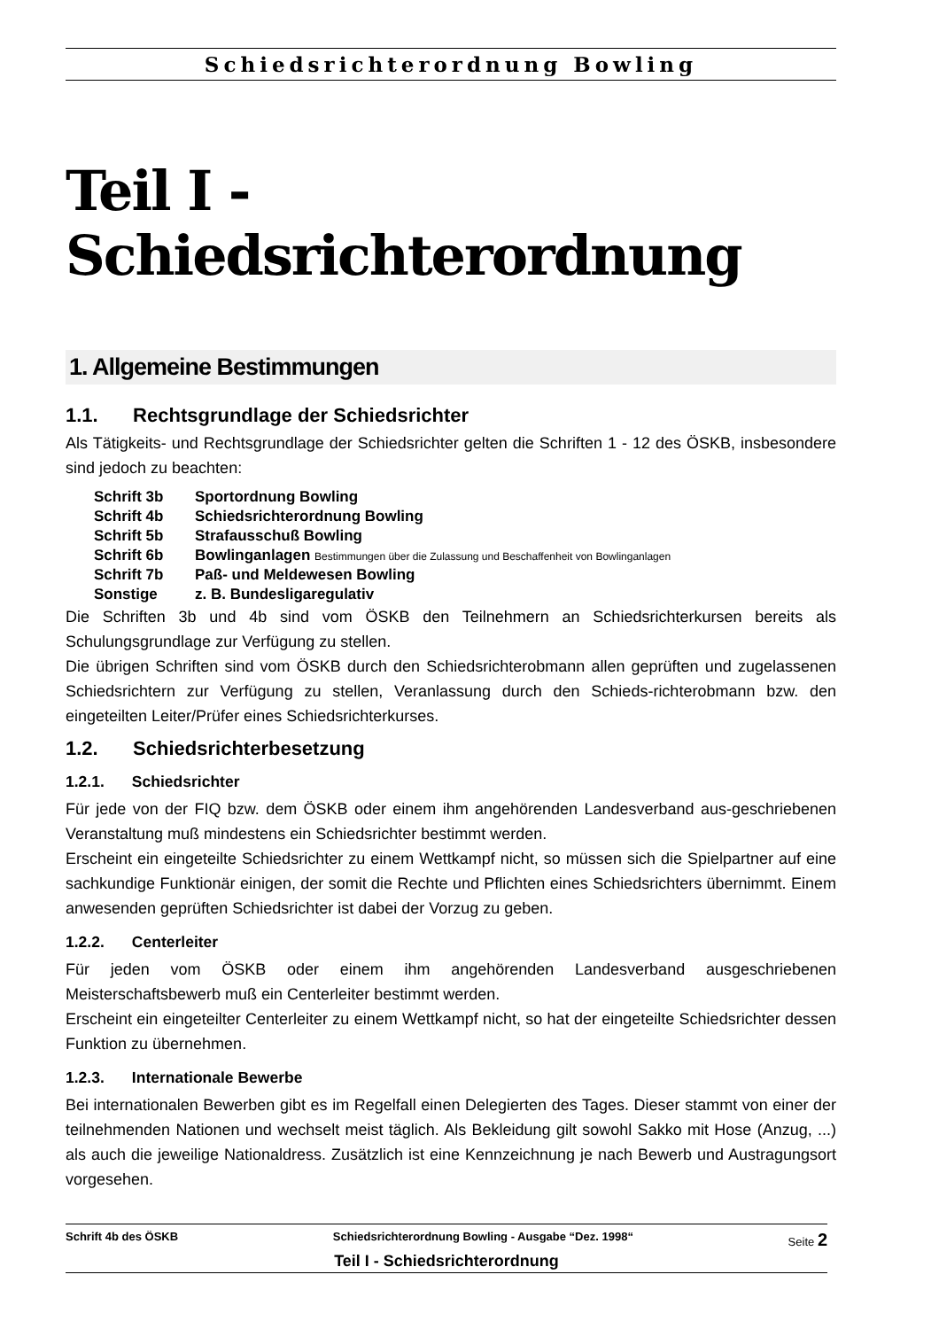Schiedsrichterordnung Bowling
Teil I - Schiedsrichterordnung
1. Allgemeine Bestimmungen
1.1. Rechtsgrundlage der Schiedsrichter
Als Tätigkeits- und Rechtsgrundlage der Schiedsrichter gelten die Schriften 1 - 12 des ÖSKB, insbesondere sind jedoch zu beachten:
| Schrift 3b | Sportordnung Bowling |
| Schrift 4b | Schiedsrichterordnung Bowling |
| Schrift 5b | Strafausschuß Bowling |
| Schrift 6b | Bowlinganlagen Bestimmungen über die Zulassung und Beschaffenheit von Bowlinganlagen |
| Schrift 7b | Paß- und Meldewesen Bowling |
| Sonstige | z. B. Bundesligaregulativ |
Die Schriften 3b und 4b sind vom ÖSKB den Teilnehmern an Schiedsrichterkursen bereits als Schulungsgrundlage zur Verfügung zu stellen.
Die übrigen Schriften sind vom ÖSKB durch den Schiedsrichterobmann allen geprüften und zugelassenen Schiedsrichtern zur Verfügung zu stellen, Veranlassung durch den Schieds-richterobmann bzw. den eingeteilten Leiter/Prüfer eines Schiedsrichterkurses.
1.2. Schiedsrichterbesetzung
1.2.1. Schiedsrichter
Für jede von der FIQ bzw. dem ÖSKB oder einem ihm angehörenden Landesverband aus-geschriebenen Veranstaltung muß mindestens ein Schiedsrichter bestimmt werden.
Erscheint ein eingeteilte Schiedsrichter zu einem Wettkampf nicht, so müssen sich die Spielpartner auf eine sachkundige Funktionär einigen, der somit die Rechte und Pflichten eines Schiedsrichters übernimmt. Einem anwesenden geprüften Schiedsrichter ist dabei der Vorzug zu geben.
1.2.2. Centerleiter
Für jeden vom ÖSKB oder einem ihm angehörenden Landesverband ausgeschriebenen Meisterschaftsbewerb muß ein Centerleiter bestimmt werden.
Erscheint ein eingeteilter Centerleiter zu einem Wettkampf nicht, so hat der eingeteilte Schiedsrichter dessen Funktion zu übernehmen.
1.2.3. Internationale Bewerbe
Bei internationalen Bewerben gibt es im Regelfall einen Delegierten des Tages. Dieser stammt von einer der teilnehmenden Nationen und wechselt meist täglich. Als Bekleidung gilt sowohl Sakko mit Hose (Anzug, ...) als auch die jeweilige Nationaldress. Zusätzlich ist eine Kennzeichnung je nach Bewerb und Austragungsort vorgesehen.
Schrift 4b des ÖSKB Schiedsrichterordnung Bowling - Ausgabe “Dez. 1998“Seite 2
Teil I - Schiedsrichterordnung